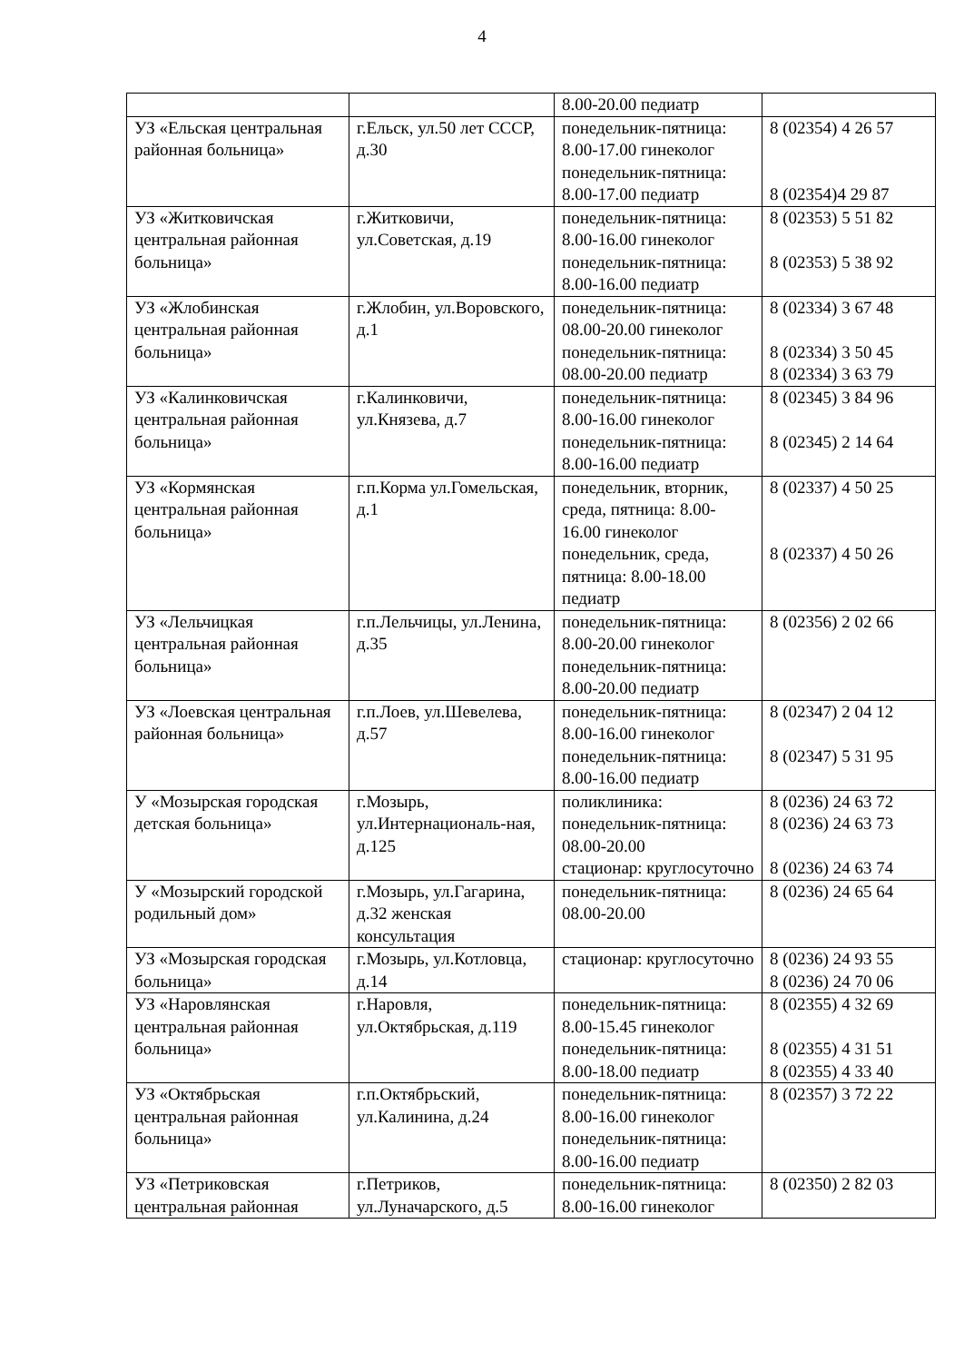4
| | | 8.00-20.00 педиатр | |
| УЗ «Ельская центральная районная больница» | г.Ельск, ул.50 лет СССР, д.30 | понедельник-пятница: 8.00-17.00 гинеколог понедельник-пятница: 8.00-17.00 педиатр | 8 (02354) 4 26 57 8 (02354)4 29 87 |
| УЗ «Житковичская центральная районная больница» | г.Житковичи, ул.Советская, д.19 | понедельник-пятница: 8.00-16.00 гинеколог понедельник-пятница: 8.00-16.00 педиатр | 8 (02353) 5 51 82 8 (02353) 5 38 92 |
| УЗ «Жлобинская центральная районная больница» | г.Жлобин, ул.Воровского, д.1 | понедельник-пятница: 08.00-20.00 гинеколог понедельник-пятница: 08.00-20.00 педиатр | 8 (02334) 3 67 48 8 (02334) 3 50 45 8 (02334) 3 63 79 |
| УЗ «Калинковичская центральная районная больница» | г.Калинковичи, ул.Князева, д.7 | понедельник-пятница: 8.00-16.00 гинеколог понедельник-пятница: 8.00-16.00 педиатр | 8 (02345) 3 84 96 8 (02345) 2 14 64 |
| УЗ «Кормянская центральная районная больница» | г.п.Корма ул.Гомельская, д.1 | понедельник, вторник, среда, пятница: 8.00-16.00 гинеколог понедельник, среда, пятница: 8.00-18.00 педиатр | 8 (02337) 4 50 25 8 (02337) 4 50 26 |
| УЗ «Лельчицкая центральная районная больница» | г.п.Лельчицы, ул.Ленина, д.35 | понедельник-пятница: 8.00-20.00 гинеколог понедельник-пятница: 8.00-20.00 педиатр | 8 (02356) 2 02 66 |
| УЗ «Лоевская центральная районная больница» | г.п.Лоев, ул.Шевелева, д.57 | понедельник-пятница: 8.00-16.00 гинеколог понедельник-пятница: 8.00-16.00 педиатр | 8 (02347) 2 04 12 8 (02347) 5 31 95 |
| У «Мозырская городская детская больница» | г.Мозырь, ул.Интернациональ-ная, д.125 | поликлиника: понедельник-пятница: 08.00-20.00 стационар: круглосуточно | 8 (0236) 24 63 72 8 (0236) 24 63 73 8 (0236) 24 63 74 |
| У «Мозырский городской родильный дом» | г.Мозырь, ул.Гагарина, д.32 женская консультация | понедельник-пятница: 08.00-20.00 | 8 (0236) 24 65 64 |
| УЗ «Мозырская городская больница» | г.Мозырь, ул.Котловца, д.14 | стационар: круглосуточно | 8 (0236) 24 93 55 8 (0236) 24 70 06 |
| УЗ «Наровлянская центральная районная больница» | г.Наровля, ул.Октябрьская, д.119 | понедельник-пятница: 8.00-15.45 гинеколог понедельник-пятница: 8.00-18.00 педиатр | 8 (02355) 4 32 69 8 (02355) 4 31 51 8 (02355) 4 33 40 |
| УЗ «Октябрьская центральная районная больница» | г.п.Октябрьский, ул.Калинина, д.24 | понедельник-пятница: 8.00-16.00 гинеколог понедельник-пятница: 8.00-16.00 педиатр | 8 (02357) 3 72 22 |
| УЗ «Петриковская центральная районная | г.Петриков, ул.Луначарского, д.5 | понедельник-пятница: 8.00-16.00 гинеколог | 8 (02350) 2 82 03 |